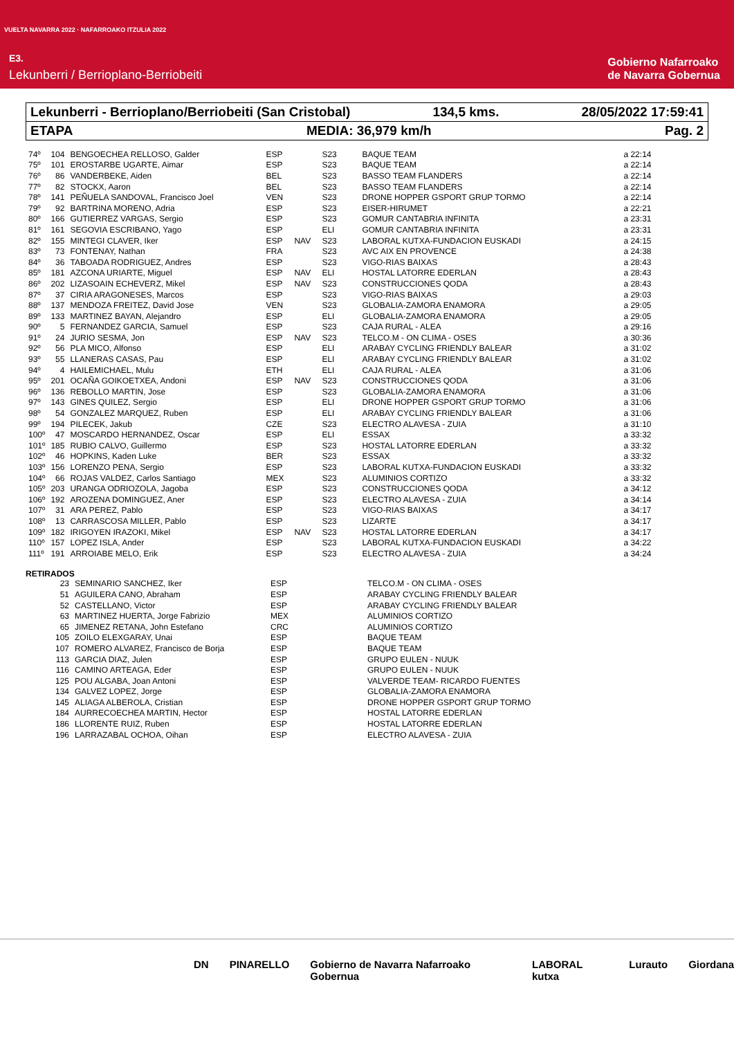VUELTA NAVARRA 2022 · NAFARROAKO ITZULIA 2022
E3.
Lekunberri / Berrioplano-Berriobeiti
Gobierno Nafarroako
de Navarra Gobernua
Lekunberri - Berrioplano/Berriobeiti (San Cristobal) 134,5 kms. 28/05/2022 17:59:41
ETAPA MEDIA: 36,979 km/h Pag. 2
| 74º | 104 | BENGOECHEA RELLOSO, Galder | ESP | | S23 | BAQUE TEAM | a 22:14 |
| 75º | 101 | EROSTARBE UGARTE, Aimar | ESP | | S23 | BAQUE TEAM | a 22:14 |
| 76º | 86 | VANDERBEKE, Aiden | BEL | | S23 | BASSO TEAM FLANDERS | a 22:14 |
| 77º | 82 | STOCKX, Aaron | BEL | | S23 | BASSO TEAM FLANDERS | a 22:14 |
| 78º | 141 | PEÑUELA SANDOVAL, Francisco Joel | VEN | | S23 | DRONE HOPPER GSPORT GRUP TORMO | a 22:14 |
| 79º | 92 | BARTRINA MORENO, Adria | ESP | | S23 | EISER-HIRUMET | a 22:21 |
| 80º | 166 | GUTIERREZ VARGAS, Sergio | ESP | | S23 | GOMUR CANTABRIA INFINITA | a 23:31 |
| 81º | 161 | SEGOVIA ESCRIBANO, Yago | ESP | | ELI | GOMUR CANTABRIA INFINITA | a 23:31 |
| 82º | 155 | MINTEGI CLAVER, Iker | ESP | NAV | S23 | LABORAL KUTXA-FUNDACION EUSKADI | a 24:15 |
| 83º | 73 | FONTENAY, Nathan | FRA | | S23 | AVC AIX EN PROVENCE | a 24:38 |
| 84º | 36 | TABOADA RODRIGUEZ, Andres | ESP | | S23 | VIGO-RIAS BAIXAS | a 28:43 |
| 85º | 181 | AZCONA URIARTE, Miguel | ESP | NAV | ELI | HOSTAL LATORRE EDERLAN | a 28:43 |
| 86º | 202 | LIZASOAIN ECHEVERZ, Mikel | ESP | NAV | S23 | CONSTRUCCIONES QODA | a 28:43 |
| 87º | 37 | CIRIA ARAGONESES, Marcos | ESP | | S23 | VIGO-RIAS BAIXAS | a 29:03 |
| 88º | 137 | MENDOZA FREITEZ, David Jose | VEN | | S23 | GLOBALIA-ZAMORA ENAMORA | a 29:05 |
| 89º | 133 | MARTINEZ BAYAN, Alejandro | ESP | | ELI | GLOBALIA-ZAMORA ENAMORA | a 29:05 |
| 90º | 5 | FERNANDEZ GARCIA, Samuel | ESP | | S23 | CAJA RURAL - ALEA | a 29:16 |
| 91º | 24 | JURIO SESMA, Jon | ESP | NAV | S23 | TELCO.M - ON CLIMA - OSES | a 30:36 |
| 92º | 56 | PLA MICO, Alfonso | ESP | | ELI | ARABAY CYCLING FRIENDLY BALEAR | a 31:02 |
| 93º | 55 | LLANERAS CASAS, Pau | ESP | | ELI | ARABAY CYCLING FRIENDLY BALEAR | a 31:02 |
| 94º | 4 | HAILEMICHAEL, Mulu | ETH | | ELI | CAJA RURAL - ALEA | a 31:06 |
| 95º | 201 | OCAÑA GOIKOETXEA, Andoni | ESP | NAV | S23 | CONSTRUCCIONES QODA | a 31:06 |
| 96º | 136 | REBOLLO MARTIN, Jose | ESP | | S23 | GLOBALIA-ZAMORA ENAMORA | a 31:06 |
| 97º | 143 | GINES QUILEZ, Sergio | ESP | | ELI | DRONE HOPPER GSPORT GRUP TORMO | a 31:06 |
| 98º | 54 | GONZALEZ MARQUEZ, Ruben | ESP | | ELI | ARABAY CYCLING FRIENDLY BALEAR | a 31:06 |
| 99º | 194 | PILECEK, Jakub | CZE | | S23 | ELECTRO ALAVESA - ZUIA | a 31:10 |
| 100º | 47 | MOSCARDO HERNANDEZ, Oscar | ESP | | ELI | ESSAX | a 33:32 |
| 101º | 185 | RUBIO CALVO, Guillermo | ESP | | S23 | HOSTAL LATORRE EDERLAN | a 33:32 |
| 102º | 46 | HOPKINS, Kaden Luke | BER | | S23 | ESSAX | a 33:32 |
| 103º | 156 | LORENZO PENA, Sergio | ESP | | S23 | LABORAL KUTXA-FUNDACION EUSKADI | a 33:32 |
| 104º | 66 | ROJAS VALDEZ, Carlos Santiago | MEX | | S23 | ALUMINIOS CORTIZO | a 33:32 |
| 105º | 203 | URANGA ODRIOZOLA, Jagoba | ESP | | S23 | CONSTRUCCIONES QODA | a 34:12 |
| 106º | 192 | AROZENA DOMINGUEZ, Aner | ESP | | S23 | ELECTRO ALAVESA - ZUIA | a 34:14 |
| 107º | 31 | ARA PEREZ, Pablo | ESP | | S23 | VIGO-RIAS BAIXAS | a 34:17 |
| 108º | 13 | CARRASCOSA MILLER, Pablo | ESP | | S23 | LIZARTE | a 34:17 |
| 109º | 182 | IRIGOYEN IRAZOKI, Mikel | ESP | NAV | S23 | HOSTAL LATORRE EDERLAN | a 34:17 |
| 110º | 157 | LOPEZ ISLA, Ander | ESP | | S23 | LABORAL KUTXA-FUNDACION EUSKADI | a 34:22 |
| 111º | 191 | ARROIABE MELO, Erik | ESP | | S23 | ELECTRO ALAVESA - ZUIA | a 34:24 |
RETIRADOS
| | 23 | SEMINARIO SANCHEZ, Iker | ESP | TELCO.M - ON CLIMA - OSES |
| | 51 | AGUILERA CANO, Abraham | ESP | ARABAY CYCLING FRIENDLY BALEAR |
| | 52 | CASTELLANO, Victor | ESP | ARABAY CYCLING FRIENDLY BALEAR |
| | 63 | MARTINEZ HUERTA, Jorge Fabrizio | MEX | ALUMINIOS CORTIZO |
| | 65 | JIMENEZ RETANA, John Estefano | CRC | ALUMINIOS CORTIZO |
| | 105 | ZOILO ELEXGARAY, Unai | ESP | BAQUE TEAM |
| | 107 | ROMERO ALVAREZ, Francisco de Borja | ESP | BAQUE TEAM |
| | 113 | GARCIA DIAZ, Julen | ESP | GRUPO EULEN - NUUK |
| | 116 | CAMINO ARTEAGA, Eder | ESP | GRUPO EULEN - NUUK |
| | 125 | POU ALGABA, Joan Antoni | ESP | VALVERDE TEAM- RICARDO FUENTES |
| | 134 | GALVEZ LOPEZ, Jorge | ESP | GLOBALIA-ZAMORA ENAMORA |
| | 145 | ALIAGA ALBEROLA, Cristian | ESP | DRONE HOPPER GSPORT GRUP TORMO |
| | 184 | AURRECOECHEA MARTIN, Hector | ESP | HOSTAL LATORRE EDERLAN |
| | 186 | LLORENTE RUIZ, Ruben | ESP | HOSTAL LATORRE EDERLAN |
| | 196 | LARRAZABAL OCHOA, Oihan | ESP | ELECTRO ALAVESA - ZUIA |
DN PINARELLO Gobierno de Navarra Nafarroako Gobernua LABORAL kutxa Lurauto Giordana